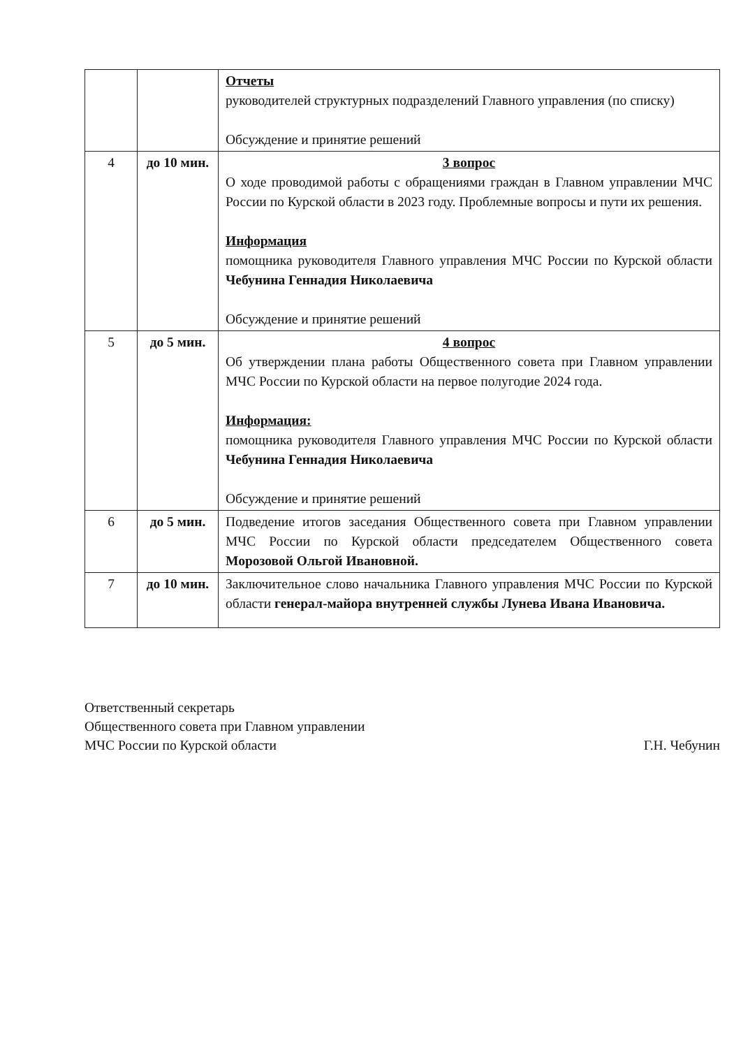| | | Отчеты руководителей структурных подразделений Главного управления (по списку) Обсуждение и принятие решений |
| 4 | до 10 мин. | 3 вопрос О ходе проводимой работы с обращениями граждан в Главном управлении МЧС России по Курской области в 2023 году. Проблемные вопросы и пути их решения. Информация помощника руководителя Главного управления МЧС России по Курской области Чебунина Геннадия Николаевича Обсуждение и принятие решений |
| 5 | до 5 мин. | 4 вопрос Об утверждении плана работы Общественного совета при Главном управлении МЧС России по Курской области на первое полугодие 2024 года. Информация: помощника руководителя Главного управления МЧС России по Курской области Чебунина Геннадия Николаевича Обсуждение и принятие решений |
| 6 | до 5 мин. | Подведение итогов заседания Общественного совета при Главном управлении МЧС России по Курской области председателем Общественного совета Морозовой Ольгой Ивановной. |
| 7 | до 10 мин. | Заключительное слово начальника Главного управления МЧС России по Курской области генерал-майора внутренней службы Лунева Ивана Ивановича. |
Ответственный секретарь
Общественного совета при Главном управлении
МЧС России по Курской области
Г.Н. Чебунин